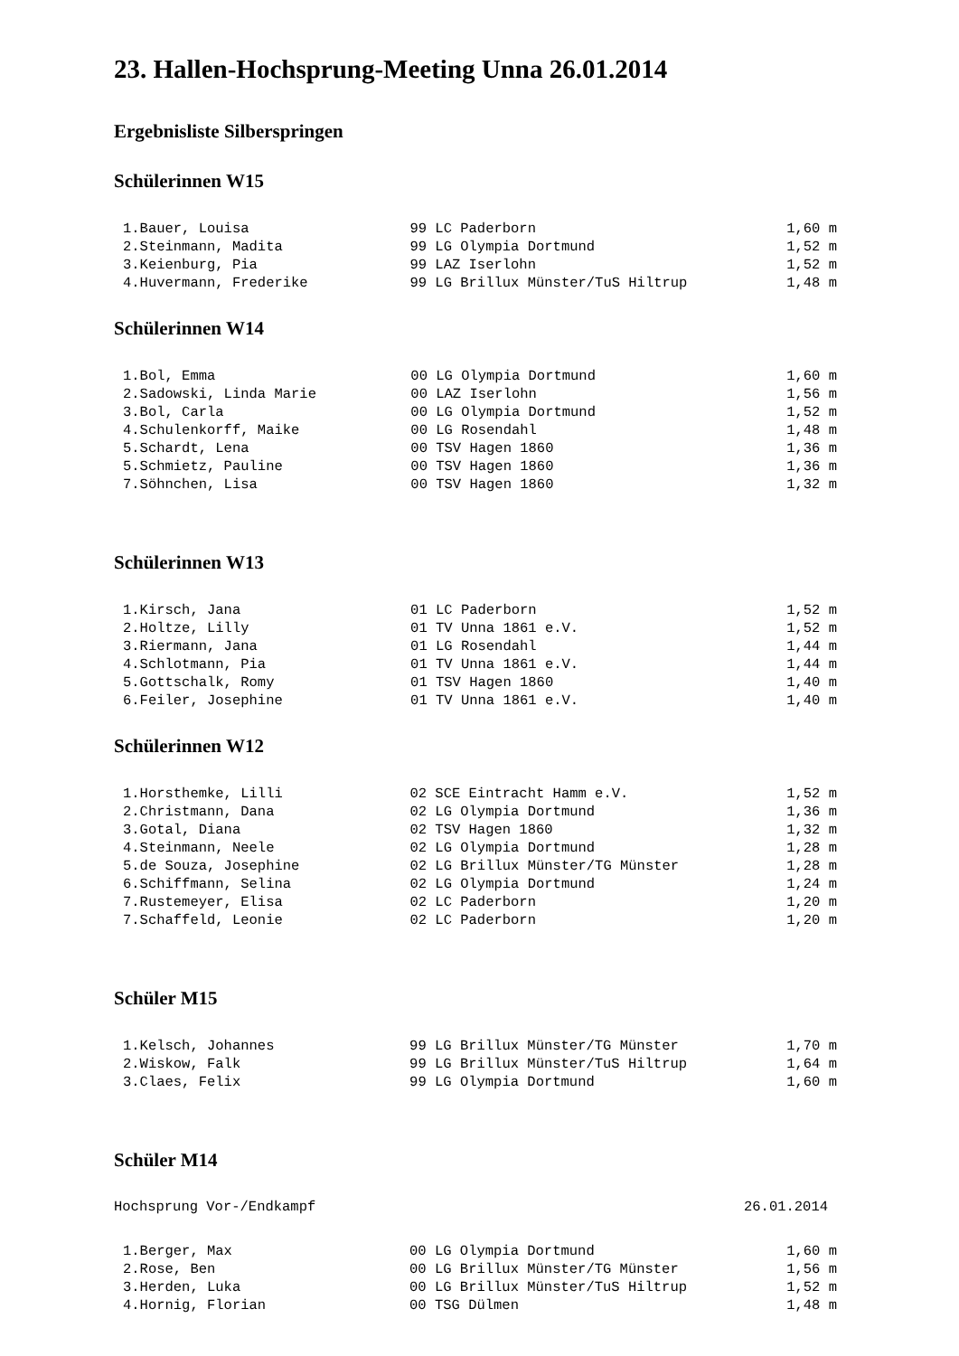23. Hallen-Hochsprung-Meeting Unna 26.01.2014
Ergebnisliste Silberspringen
Schülerinnen W15
| 1.Bauer, Louisa | 99 LC Paderborn | 1,60 m |
| 2.Steinmann, Madita | 99 LG Olympia Dortmund | 1,52 m |
| 3.Keienburg, Pia | 99 LAZ Iserlohn | 1,52 m |
| 4.Huvermann, Frederike | 99 LG Brillux Münster/TuS Hiltrup | 1,48 m |
Schülerinnen W14
| 1.Bol, Emma | 00 LG Olympia Dortmund | 1,60 m |
| 2.Sadowski, Linda Marie | 00 LAZ Iserlohn | 1,56 m |
| 3.Bol, Carla | 00 LG Olympia Dortmund | 1,52 m |
| 4.Schulenkorff, Maike | 00 LG Rosendahl | 1,48 m |
| 5.Schardt, Lena | 00 TSV Hagen 1860 | 1,36 m |
| 5.Schmietz, Pauline | 00 TSV Hagen 1860 | 1,36 m |
| 7.Söhnchen, Lisa | 00 TSV Hagen 1860 | 1,32 m |
Schülerinnen W13
| 1.Kirsch, Jana | 01 LC Paderborn | 1,52 m |
| 2.Holtze, Lilly | 01 TV Unna 1861 e.V. | 1,52 m |
| 3.Riermann, Jana | 01 LG Rosendahl | 1,44 m |
| 4.Schlotmann, Pia | 01 TV Unna 1861 e.V. | 1,44 m |
| 5.Gottschalk, Romy | 01 TSV Hagen 1860 | 1,40 m |
| 6.Feiler, Josephine | 01 TV Unna 1861 e.V. | 1,40 m |
Schülerinnen W12
| 1.Horsthemke, Lilli | 02 SCE Eintracht Hamm e.V. | 1,52 m |
| 2.Christmann, Dana | 02 LG Olympia Dortmund | 1,36 m |
| 3.Gotal, Diana | 02 TSV Hagen 1860 | 1,32 m |
| 4.Steinmann, Neele | 02 LG Olympia Dortmund | 1,28 m |
| 5.de Souza, Josephine | 02 LG Brillux Münster/TG Münster | 1,28 m |
| 6.Schiffmann, Selina | 02 LG Olympia Dortmund | 1,24 m |
| 7.Rustemeyer, Elisa | 02 LC Paderborn | 1,20 m |
| 7.Schaffeld, Leonie | 02 LC Paderborn | 1,20 m |
Schüler M15
| 1.Kelsch, Johannes | 99 LG Brillux Münster/TG Münster | 1,70 m |
| 2.Wiskow, Falk | 99 LG Brillux Münster/TuS Hiltrup | 1,64 m |
| 3.Claes, Felix | 99 LG Olympia Dortmund | 1,60 m |
Schüler M14
Hochsprung Vor-/Endkampf 26.01.2014
| 1.Berger, Max | 00 LG Olympia Dortmund | 1,60 m |
| 2.Rose, Ben | 00 LG Brillux Münster/TG Münster | 1,56 m |
| 3.Herden, Luka | 00 LG Brillux Münster/TuS Hiltrup | 1,52 m |
| 4.Hornig, Florian | 00 TSG Dülmen | 1,48 m |